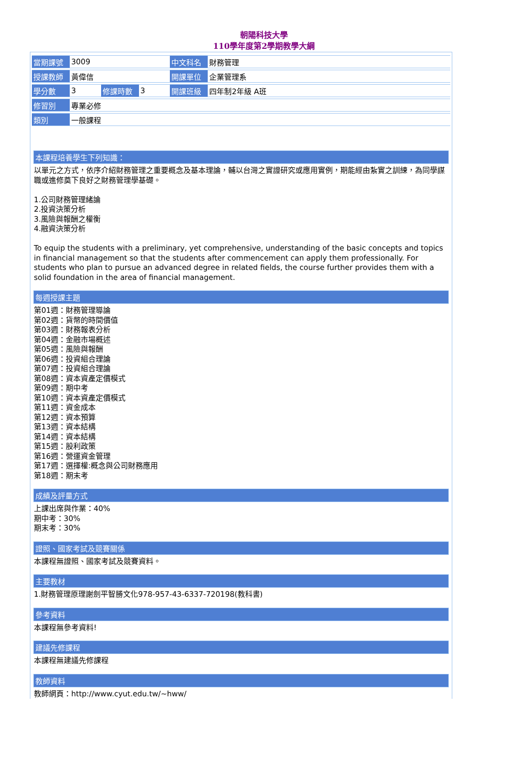朝陽科技大學
110學年度第2學期教學大綱
| 當期課號 | 3009 | | | 中文科名 | 財務管理 |
| 授課教師 | 黃偉信 | | | 開課單位 | 企業管理系 |
| 學分數 | 3 | 修課時數 | 3 | 開課班級 | 四年制2年級 A班 |
| 修習別 | 專業必修 | | | | |
| 類別 | 一般課程 | | | | |
本課程培養學生下列知識：
以單元之方式，依序介紹財務管理之重要概念及基本理論，輔以台灣之實證研究或應用實例，期能經由紮實之訓練，為同學謀職或進修奠下良好之財務管理學基礎。
1.公司財務管理緒論
2.投資決策分析
3.風險與報酬之權衡
4.融資決策分析
To equip the students with a preliminary, yet comprehensive, understanding of the basic concepts and topics in financial management so that the students after commencement can apply them professionally. For students who plan to pursue an advanced degree in related fields, the course further provides them with a solid foundation in the area of financial management.
每週授課主題
第01週：財務管理導論
第02週：貨幣的時間價值
第03週：財務報表分析
第04週：金融市場概述
第05週：風險與報酬
第06週：投資組合理論
第07週：投資組合理論
第08週：資本資產定價模式
第09週：期中考
第10週：資本資產定價模式
第11週：資金成本
第12週：資本預算
第13週：資本結構
第14週：資本結構
第15週：股利政策
第16週：營運資金管理
第17週：選擇權:概念與公司財務應用
第18週：期末考
成績及評量方式
上課出席與作業：40%
期中考：30%
期末考：30%
證照、國家考試及競賽關係
本課程無證照、國家考試及競賽資料。
主要教材
1.財務管理原理謝劍平智勝文化978-957-43-6337-720198(教科書)
參考資料
本課程無參考資料!
建議先修課程
本課程無建議先修課程
教師資料
教師網頁：http://www.cyut.edu.tw/~hww/